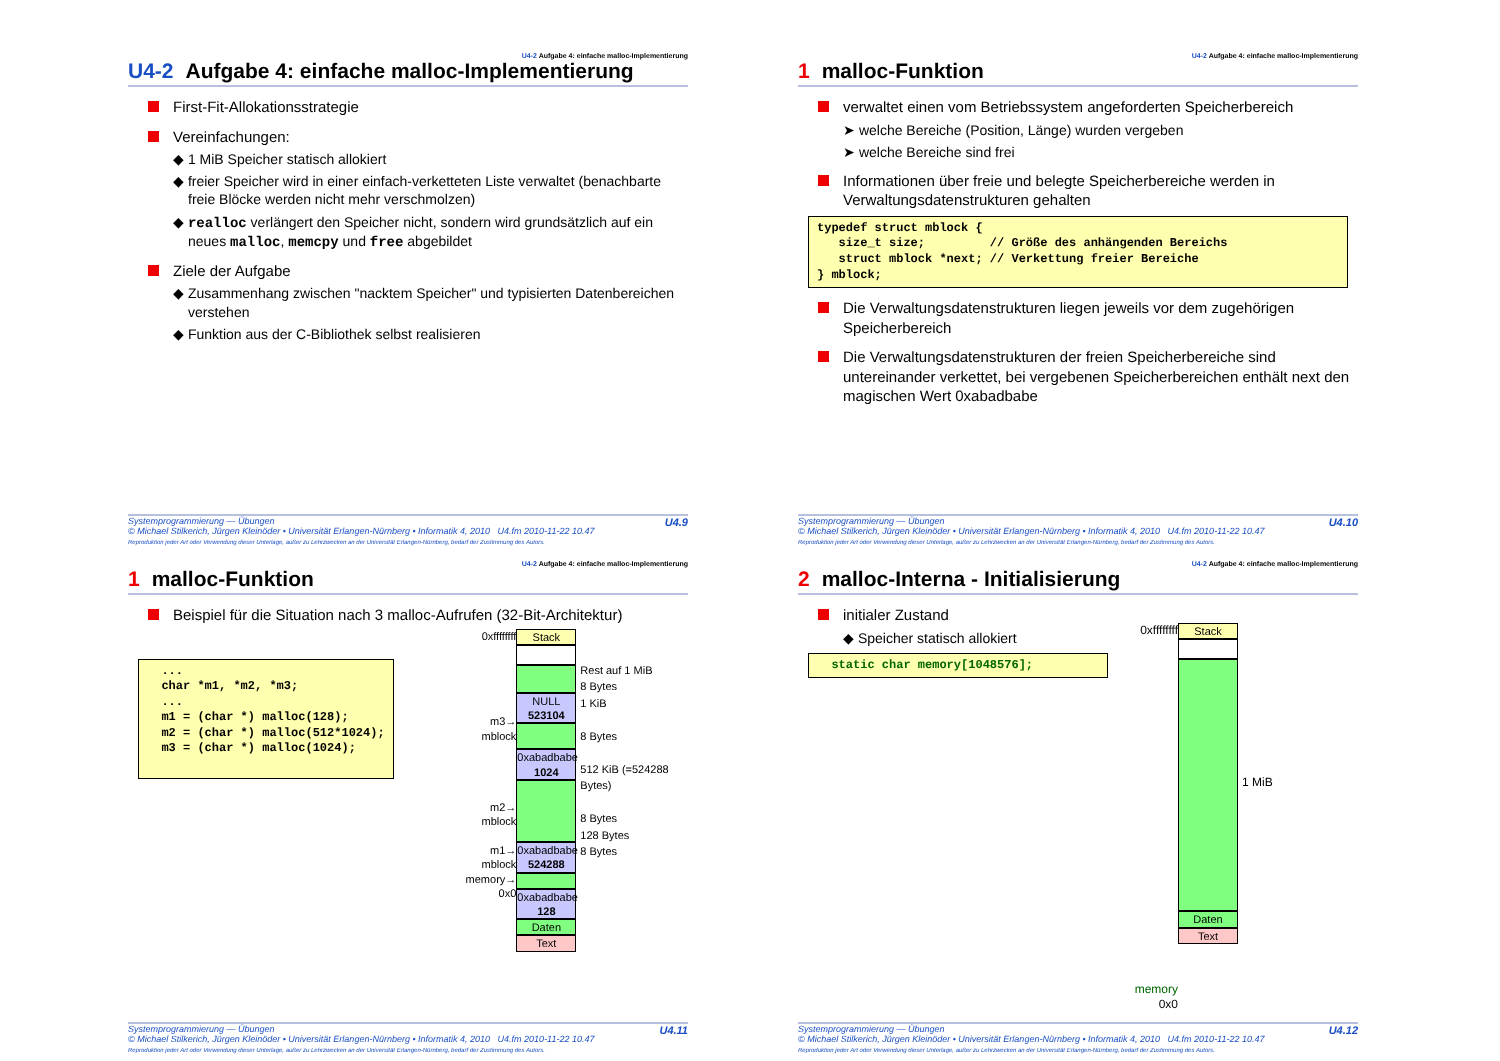U4-2 Aufgabe 4: einfache malloc-Implementierung
U4-2 Aufgabe 4: einfache malloc-Implementierung
First-Fit-Allokationsstrategie
Vereinfachungen:
◆ 1 MiB Speicher statisch allokiert
◆ freier Speicher wird in einer einfach-verketteten Liste verwaltet (benachbarte freie Blöcke werden nicht mehr verschmolzen)
◆ realloc verlängert den Speicher nicht, sondern wird grundsätzlich auf ein neues malloc, memcpy und free abgebildet
Ziele der Aufgabe
◆ Zusammenhang zwischen "nacktem Speicher" und typisierten Datenbereichen verstehen
◆ Funktion aus der C-Bibliothek selbst realisieren
U4.9 Systemprogrammierung — Übungen
© Michael Stilkerich, Jürgen Kleinöder • Universität Erlangen-Nürnberg • Informatik 4, 2010 U4.fm 2010-11-22 10.47
Reproduktion jeder Art oder Verwendung dieser Unterlage, außer zu Lehrzwecken an der Universität Erlangen-Nürnberg, bedarf der Zustimmung des Autors.
U4-2 Aufgabe 4: einfache malloc-Implementierung
1 malloc-Funktion
verwaltet einen vom Betriebssystem angeforderten Speicherbereich
➤ welche Bereiche (Position, Länge) wurden vergeben
➤ welche Bereiche sind frei
Informationen über freie und belegte Speicherbereiche werden in Verwaltungsdatenstrukturen gehalten
typedef struct mblock {
   size_t size;         // Größe des anhängenden Bereichs
   struct mblock *next; // Verkettung freier Bereiche
} mblock;
Die Verwaltungsdatenstrukturen liegen jeweils vor dem zugehörigen Speicherbereich
Die Verwaltungsdatenstrukturen der freien Speicherbereiche sind untereinander verkettet, bei vergebenen Speicherbereichen enthält next den magischen Wert 0xabadbabe
U4.10 Systemprogrammierung — Übungen
© Michael Stilkerich, Jürgen Kleinöder • Universität Erlangen-Nürnberg • Informatik 4, 2010 U4.fm 2010-11-22 10.47
Reproduktion jeder Art oder Verwendung dieser Unterlage, außer zu Lehrzwecken an der Universität Erlangen-Nürnberg, bedarf der Zustimmung des Autors.
U4-2 Aufgabe 4: einfache malloc-Implementierung
1 malloc-Funktion
Beispiel für die Situation nach 3 malloc-Aufrufen (32-Bit-Architektur)
  ...
  char *m1, *m2, *m3;
  ...
  m1 = (char *) malloc(128);
  m2 = (char *) malloc(512*1024);
  m3 = (char *) malloc(1024);
0xffffffff
m3→
mblock
m2→
mblock
m1→
mblock
memory→
0x0
Stack
NULL
523104
0xabadbabe
1024
0xabadbabe
524288
0xabadbabe
128
Daten
Text
Rest auf 1 MiB
8 Bytes
1 KiB
8 Bytes
512 KiB (=524288 Bytes)
8 Bytes
128 Bytes
8 Bytes
U4.11 Systemprogrammierung — Übungen
© Michael Stilkerich, Jürgen Kleinöder • Universität Erlangen-Nürnberg • Informatik 4, 2010 U4.fm 2010-11-22 10.47
Reproduktion jeder Art oder Verwendung dieser Unterlage, außer zu Lehrzwecken an der Universität Erlangen-Nürnberg, bedarf der Zustimmung des Autors.
U4-2 Aufgabe 4: einfache malloc-Implementierung
2 malloc-Interna - Initialisierung
initialer Zustand
◆ Speicher statisch allokiert
  static char memory[1048576];
0xffffffff
memory
0x0
Stack
Daten
Text
1 MiB
U4.12 Systemprogrammierung — Übungen
© Michael Stilkerich, Jürgen Kleinöder • Universität Erlangen-Nürnberg • Informatik 4, 2010 U4.fm 2010-11-22 10.47
Reproduktion jeder Art oder Verwendung dieser Unterlage, außer zu Lehrzwecken an der Universität Erlangen-Nürnberg, bedarf der Zustimmung des Autors.